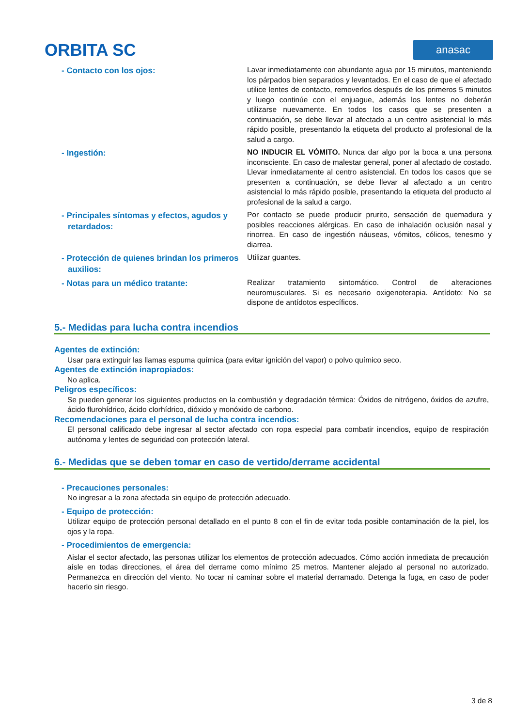ORBITA SC
anasac
- Contacto con los ojos:
Lavar inmediatamente con abundante agua por 15 minutos, manteniendo los párpados bien separados y levantados. En el caso de que el afectado utilice lentes de contacto, removerlos después de los primeros 5 minutos y luego continúe con el enjuague, además los lentes no deberán utilizarse nuevamente. En todos los casos que se presenten a continuación, se debe llevar al afectado a un centro asistencial lo más rápido posible, presentando la etiqueta del producto al profesional de la salud a cargo.
- Ingestión:
NO INDUCIR EL VÓMITO. Nunca dar algo por la boca a una persona inconsciente. En caso de malestar general, poner al afectado de costado. Llevar inmediatamente al centro asistencial. En todos los casos que se presenten a continuación, se debe llevar al afectado a un centro asistencial lo más rápido posible, presentando la etiqueta del producto al profesional de la salud a cargo.
- Principales síntomas y efectos, agudos y retardados:
Por contacto se puede producir prurito, sensación de quemadura y posibles reacciones alérgicas. En caso de inhalación oclusión nasal y rinorrea. En caso de ingestión náuseas, vómitos, cólicos, tenesmo y diarrea.
- Protección de quienes brindan los primeros auxilios:
Utilizar guantes.
- Notas para un médico tratante:
Realizar tratamiento sintomático. Control de alteraciones neuromusculares. Si es necesario oxigenoterapia. Antídoto: No se dispone de antídotos específicos.
5.- Medidas para lucha contra incendios
Agentes de extinción:
Usar para extinguir las llamas espuma química (para evitar ignición del vapor) o polvo químico seco.
Agentes de extinción inapropiados:
No aplica.
Peligros específicos:
Se pueden generar los siguientes productos en la combustión y degradación térmica: Óxidos de nitrógeno, óxidos de azufre, ácido flurohídrico, ácido clorhídrico, dióxido y monóxido de carbono.
Recomendaciones para el personal de lucha contra incendios:
El personal calificado debe ingresar al sector afectado con ropa especial para combatir incendios, equipo de respiración autónoma y lentes de seguridad con protección lateral.
6.- Medidas que se deben tomar en caso de vertido/derrame accidental
- Precauciones personales:
No ingresar a la zona afectada sin equipo de protección adecuado.
- Equipo de protección:
Utilizar equipo de protección personal detallado en el punto 8 con el fin de evitar toda posible contaminación de la piel, los ojos y la ropa.
- Procedimientos de emergencia:
Aislar el sector afectado, las personas utilizar los elementos de protección adecuados. Cómo acción inmediata de precaución aísle en todas direcciones, el área del derrame como mínimo 25 metros. Mantener alejado al personal no autorizado. Permanezca en dirección del viento. No tocar ni caminar sobre el material derramado. Detenga la fuga, en caso de poder hacerlo sin riesgo.
3 de 8